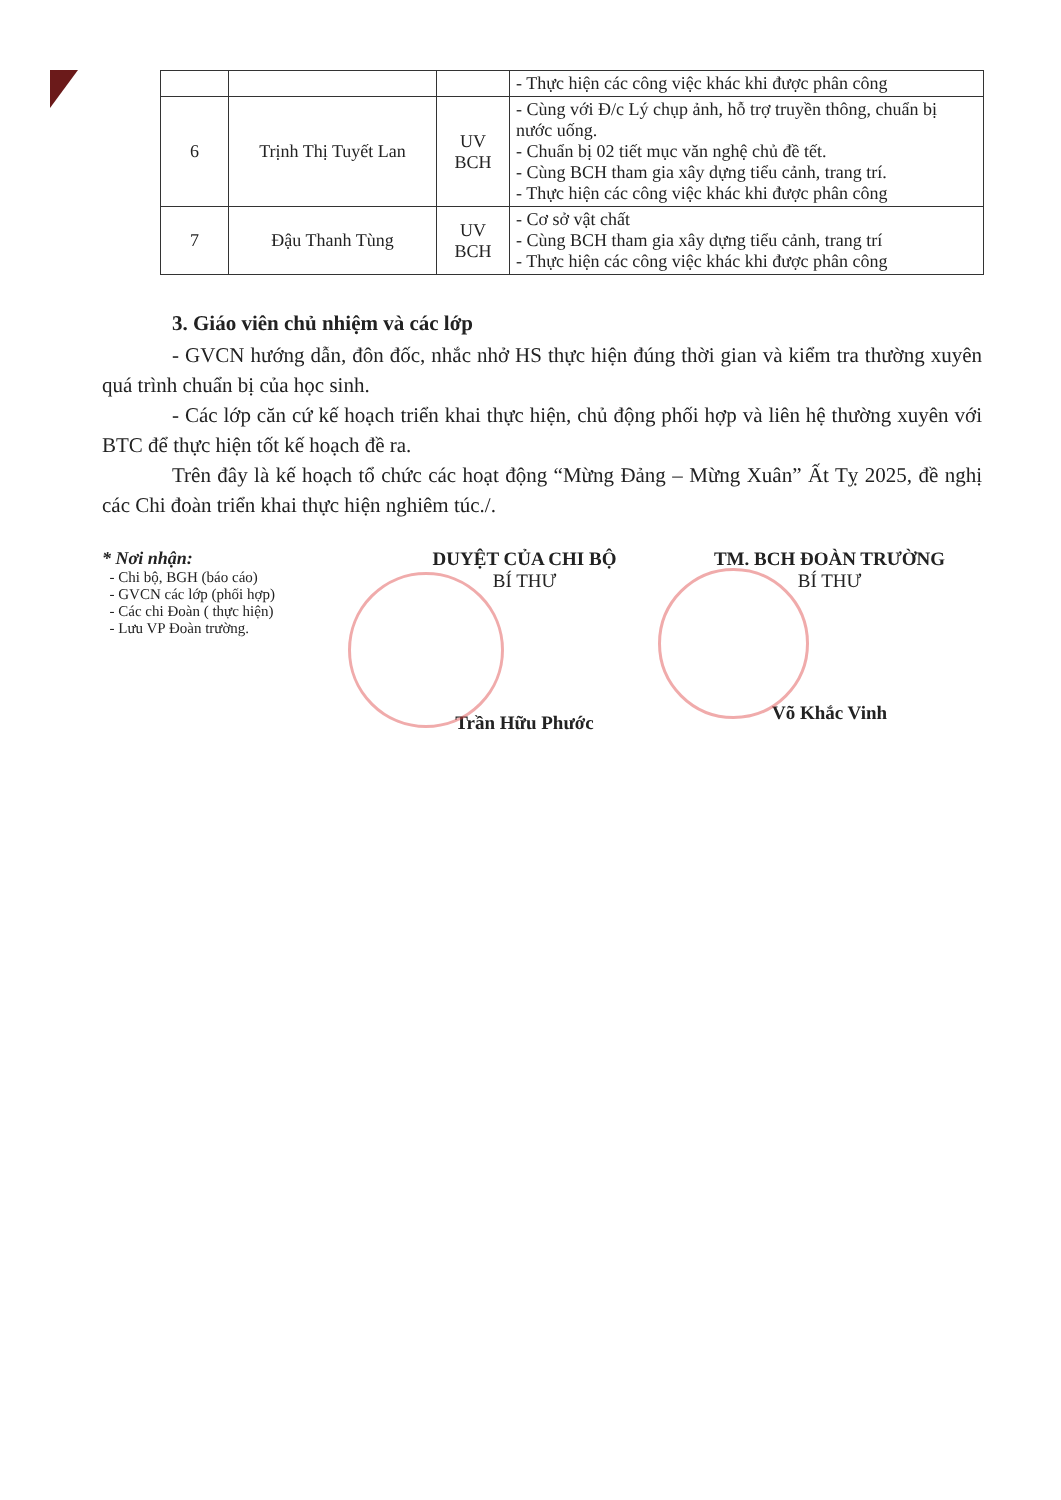| | | | - Thực hiện các công việc khác khi được phân công |
| 6 | Trịnh Thị Tuyết Lan | UV BCH | - Cùng với Đ/c Lý chụp ảnh, hỗ trợ truyền thông, chuẩn bị nước uống. - Chuẩn bị 02 tiết mục văn nghệ chủ đề tết. - Cùng BCH tham gia xây dựng tiểu cảnh, trang trí. - Thực hiện các công việc khác khi được phân công |
| 7 | Đậu Thanh Tùng | UV BCH | - Cơ sở vật chất - Cùng BCH tham gia xây dựng tiểu cảnh, trang trí - Thực hiện các công việc khác khi được phân công |
3. Giáo viên chủ nhiệm và các lớp
- GVCN hướng dẫn, đôn đốc, nhắc nhở HS thực hiện đúng thời gian và kiểm tra thường xuyên quá trình chuẩn bị của học sinh.
- Các lớp căn cứ kế hoạch triển khai thực hiện, chủ động phối hợp và liên hệ thường xuyên với BTC để thực hiện tốt kế hoạch đề ra.
Trên đây là kế hoạch tổ chức các hoạt động “Mừng Đảng – Mừng Xuân” Ất Tỵ 2025, đề nghị các Chi đoàn triển khai thực hiện nghiêm túc./.
* Nơi nhận:
- Chi bộ, BGH (báo cáo)
- GVCN các lớp (phối hợp)
- Các chi Đoàn ( thực hiện)
- Lưu VP Đoàn trường.
DUYỆT CỦA CHI BỘ
BÍ THƯ
Trần Hữu Phước
TM. BCH ĐOÀN TRƯỜNG
BÍ THƯ
Võ Khắc Vinh